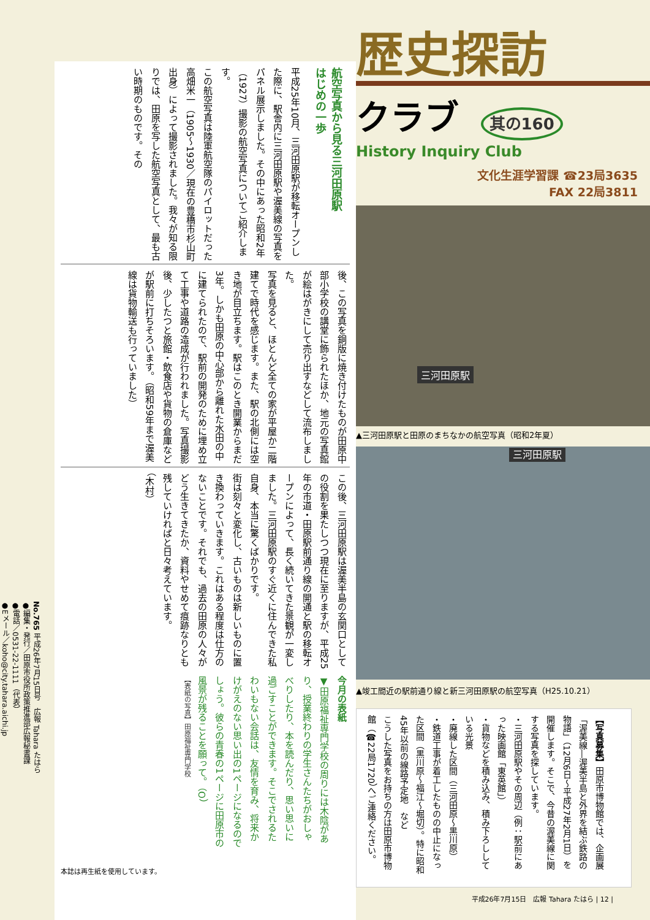歴史探訪
クラブ 其の160
History Inquiry Club
文化生涯学習課 ☎23局3635
FAX 22局3811
三河田原駅
▲三河田原駅と田原のまちなかの航空写真（昭和2年夏）
三河田原駅
▲竣工間近の駅前通り線と新三河田原駅の航空写真（H25.10.21）
【写真募集】田原市博物館では、企画展「渥美線―渥美半島と外界を結ぶ鉄路の物語」（12月6日～平成27年2月1日）を開催します。そこで、今昔の渥美線に関する写真を探しています。
・三河田原駅やその周辺（例：駅前にあった映画館「東英館」）
・貨物などを積み込み、積み下ろししている光景
・廃線した区間（三河田原～黒川原）
・鉄道工事が着工したものの中止になった区間（黒川原～福江～堀切）。特に昭和45年以前の線路予定地　など
こうした写真をお持ちの方は田原市博物館（☎22局1720）へご連絡ください。
平成26年7月15日　広報 Tahara たはら | 12 |
No.765 平成26年7月15日号　広報 Tahara たはら
●編集・発行／田原市役所政策推進部広報秘書課
●電話／0531-22-1111（代表）
●Eメール／koho@city.tahara.aichi.jp
航空写真から見る三河田原駅
はじめの一歩
平成25年10月、三河田原駅が移転オープンした際に、駅舎内に三河田原駅や渥美線の写真をパネル展示しました。その中にあった昭和2年（1927）撮影の航空写真についてご紹介します。
この航空写真は陸軍航空隊のパイロットだった高畑米一（1905～1930／現在の豊橋市杉山町出身）によって撮影されました。我々が知る限りでは、田原を写した航空写真として、最も古い時期のものです。その
後、この写真を銅版に焼き付けたものが田原中部小学校の講堂に飾られたほか、地元の写真館が絵はがきにして売り出すなどして流布しました。
写真を見ると、ほとんど全ての家が平屋か二階建てで時代を感じます。また、駅の北側には空き地が目立ちます。駅はこのとき開業からまだ3年。しかも田原の中心部から離れた水田の中に建てられたので、駅前の開発のために埋め立て工事や道路の造成が行われました。写真撮影後、少したつと旅館・飲食店や貨物の倉庫などが駅前に打ちそろいます。（昭和59年まで渥美線は貨物輸送も行っていました）
この後、三河田原駅は渥美半島の玄関口としての役割を果たしつつ現在に至りますが、平成25年の市道・田原駅前通り線の開通と駅の移転オープンによって、長く続いてきた景観が一変しました。三河田原駅のすぐ近くに住んできた私自身、本当に驚くばかりです。
街は刻々と変化し、古いものは新しいものに置き換わっていきます。これはある程度は仕方のないことです。それでも、過去の田原の人々がどう生きてきたか、資料やせめて痕跡なりとも残していければと日々考えています。
（木村）
今月の表紙
▼田原福祉専門学校の周りには木陰があり、授業終わりの学生さんたちがおしゃべりしたり、本を読んだり、思い思いに過ごすことができます。そこでされるたわいもない会話は、友情を育み、将来かけがえのない思い出の1ページになるのでしょう。彼らの青春の1ページに田原市の風景が残ることを願って。（O）
【表紙の写真】田原福祉専門学校
本誌は再生紙を使用しています。